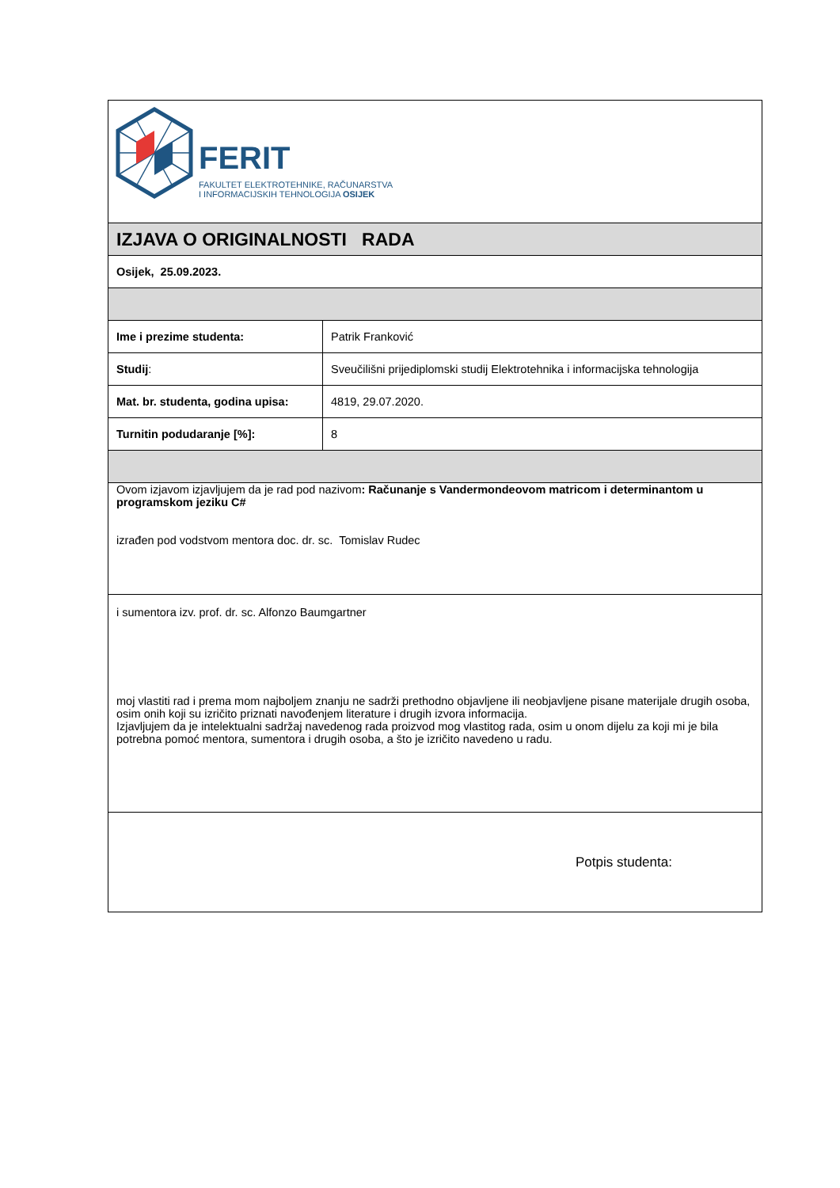| FERIT FAKULTET ELEKTROTEHNIKE, RAČUNARSTVA I INFORMACIJSKIH TEHNOLOGIJA OSIJEK | |
| IZJAVA O ORIGINALNOSTI RADA | |
| Osijek, 25.09.2023. | |
| Ime i prezime studenta: | Patrik Franković |
| Studij : | Sveučilišni prijediplomski studij Elektrotehnika i informacijska tehnologija |
| Mat. br. studenta, godina upisa: | 4819, 29.07.2020. |
| Turnitin podudaranje [%]: | 8 |
| Ovom izjavom izjavljujem da je rad pod nazivom : Računanje s Vandermondeovom matricom i determinantom u programskom jeziku C# izrađen pod vodstvom mentora doc. dr. sc. Tomislav Rudec | |
| i sumentora izv. prof. dr. sc. Alfonzo Baumgartner moj vlastiti rad i prema mom najboljem znanju ne sadrži prethodno objavljene ili neobjavljene pisane materijale drugih osoba, osim onih koji su izričito priznati navođenjem literature i drugih izvora informacija. Izjavljujem da je intelektualni sadržaj navedenog rada proizvod mog vlastitog rada, osim u onom dijelu za koji mi je bila potrebna pomoć mentora, sumentora i drugih osoba, a što je izričito navedeno u radu. | |
| Potpis studenta: | |